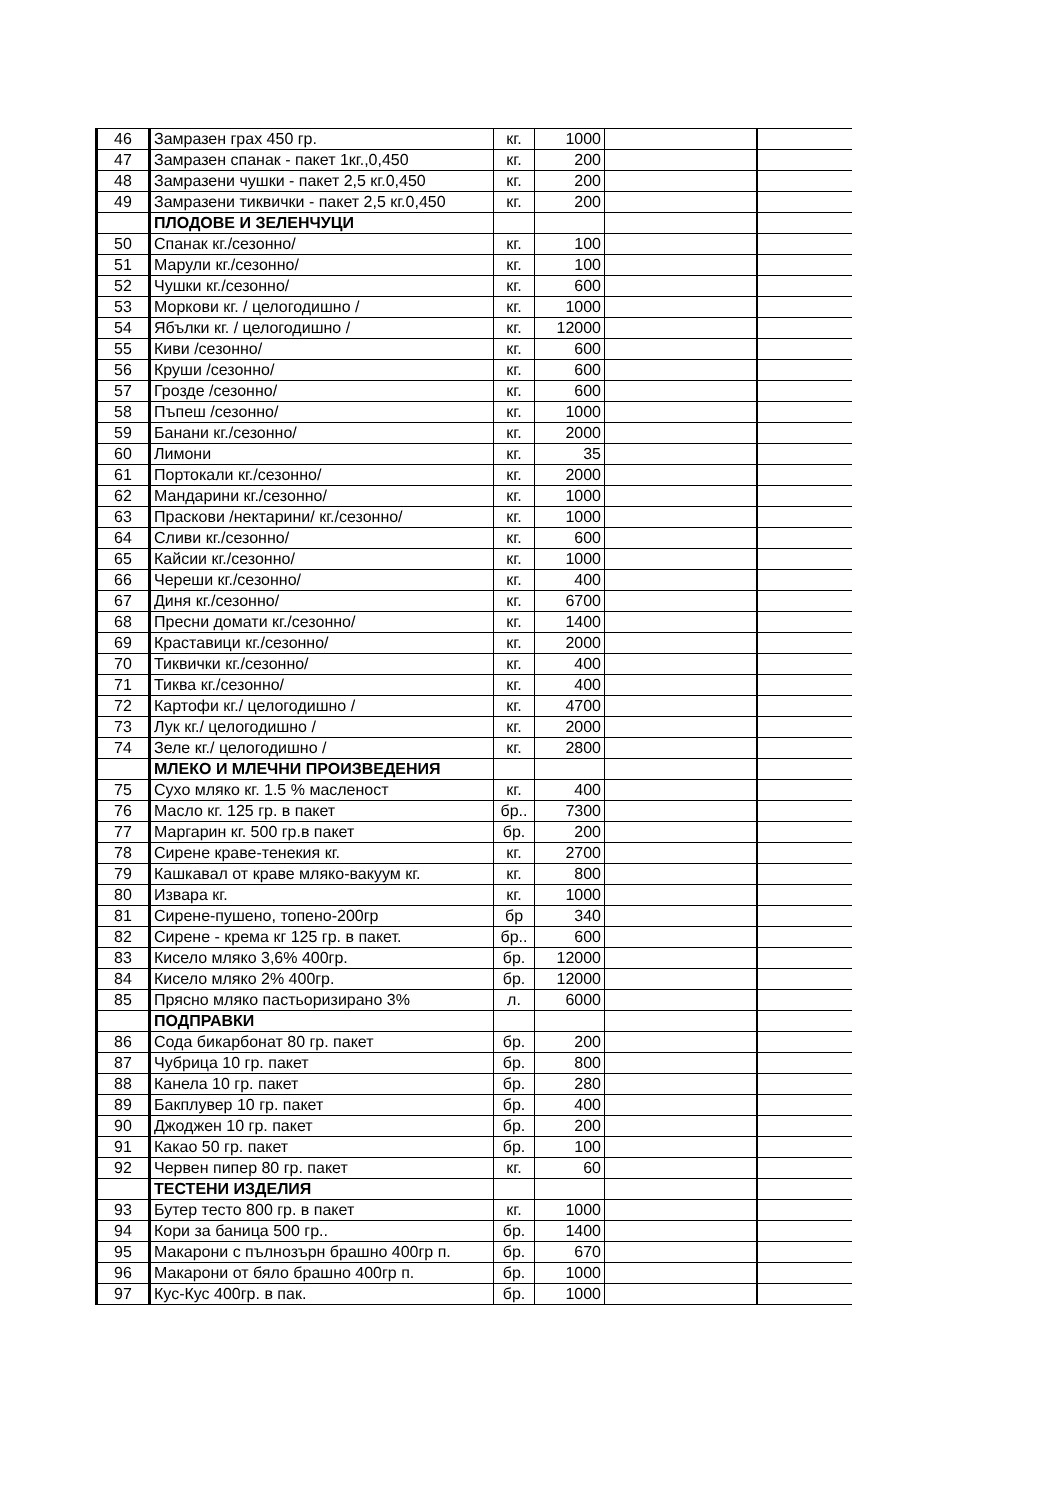| 46 | Замразен грах 450 гр. | кг. | 1000 | | |
| 47 | Замразен спанак - пакет 1кг.,0,450 | кг. | 200 | | |
| 48 | Замразени чушки - пакет 2,5 кг.0,450 | кг. | 200 | | |
| 49 | Замразени тиквички - пакет 2,5 кг.0,450 | кг. | 200 | | |
| | ПЛОДОВЕ И ЗЕЛЕНЧУЦИ | | | | |
| 50 | Спанак кг./сезонно/ | кг. | 100 | | |
| 51 | Марули кг./сезонно/ | кг. | 100 | | |
| 52 | Чушки кг./сезонно/ | кг. | 600 | | |
| 53 | Моркови кг. / целогодишно / | кг. | 1000 | | |
| 54 | Ябълки кг. / целогодишно / | кг. | 12000 | | |
| 55 | Киви /сезонно/ | кг. | 600 | | |
| 56 | Круши /сезонно/ | кг. | 600 | | |
| 57 | Грозде /сезонно/ | кг. | 600 | | |
| 58 | Пъпеш /сезонно/ | кг. | 1000 | | |
| 59 | Банани кг./сезонно/ | кг. | 2000 | | |
| 60 | Лимони | кг. | 35 | | |
| 61 | Портокали кг./сезонно/ | кг. | 2000 | | |
| 62 | Мандарини кг./сезонно/ | кг. | 1000 | | |
| 63 | Праскови /нектарини/ кг./сезонно/ | кг. | 1000 | | |
| 64 | Сливи кг./сезонно/ | кг. | 600 | | |
| 65 | Кайсии кг./сезонно/ | кг. | 1000 | | |
| 66 | Череши кг./сезонно/ | кг. | 400 | | |
| 67 | Диня кг./сезонно/ | кг. | 6700 | | |
| 68 | Пресни домати кг./сезонно/ | кг. | 1400 | | |
| 69 | Краставици кг./сезонно/ | кг. | 2000 | | |
| 70 | Тиквички кг./сезонно/ | кг. | 400 | | |
| 71 | Тиква кг./сезонно/ | кг. | 400 | | |
| 72 | Картофи кг./ целогодишно / | кг. | 4700 | | |
| 73 | Лук кг./ целогодишно / | кг. | 2000 | | |
| 74 | Зеле кг./ целогодишно / | кг. | 2800 | | |
| | МЛЕКО И МЛЕЧНИ ПРОИЗВЕДЕНИЯ | | | | |
| 75 | Сухо мляко кг. 1.5 % масленост | кг. | 400 | | |
| 76 | Масло кг. 125 гр. в пакет | бр.. | 7300 | | |
| 77 | Маргарин кг. 500 гр.в пакет | бр. | 200 | | |
| 78 | Сирене краве-тенекия кг. | кг. | 2700 | | |
| 79 | Кашкавал от краве мляко-вакуум кг. | кг. | 800 | | |
| 80 | Извара кг. | кг. | 1000 | | |
| 81 | Сирене-пушено, топено-200гр | бр | 340 | | |
| 82 | Сирене - крема кг 125 гр. в пакет. | бр.. | 600 | | |
| 83 | Кисело мляко 3,6% 400гр. | бр. | 12000 | | |
| 84 | Кисело мляко 2% 400гр. | бр. | 12000 | | |
| 85 | Прясно мляко пастьоризирано 3% | л. | 6000 | | |
| | ПОДПРАВКИ | | | | |
| 86 | Сода бикарбонат 80 гр. пакет | бр. | 200 | | |
| 87 | Чубрица 10 гр. пакет | бр. | 800 | | |
| 88 | Канела 10 гр. пакет | бр. | 280 | | |
| 89 | Бакплувер 10 гр. пакет | бр. | 400 | | |
| 90 | Джоджен 10 гр. пакет | бр. | 200 | | |
| 91 | Какао 50 гр. пакет | бр. | 100 | | |
| 92 | Червен пипер 80 гр. пакет | кг. | 60 | | |
| | ТЕСТЕНИ ИЗДЕЛИЯ | | | | |
| 93 | Бутер тесто 800 гр. в пакет | кг. | 1000 | | |
| 94 | Кори за баница 500 гр.. | бр. | 1400 | | |
| 95 | Макарони с пълнозърн брашно 400гр п. | бр. | 670 | | |
| 96 | Макарони от бяло брашно 400гр п. | бр. | 1000 | | |
| 97 | Кус-Кус 400гр. в пак. | бр. | 1000 | | |